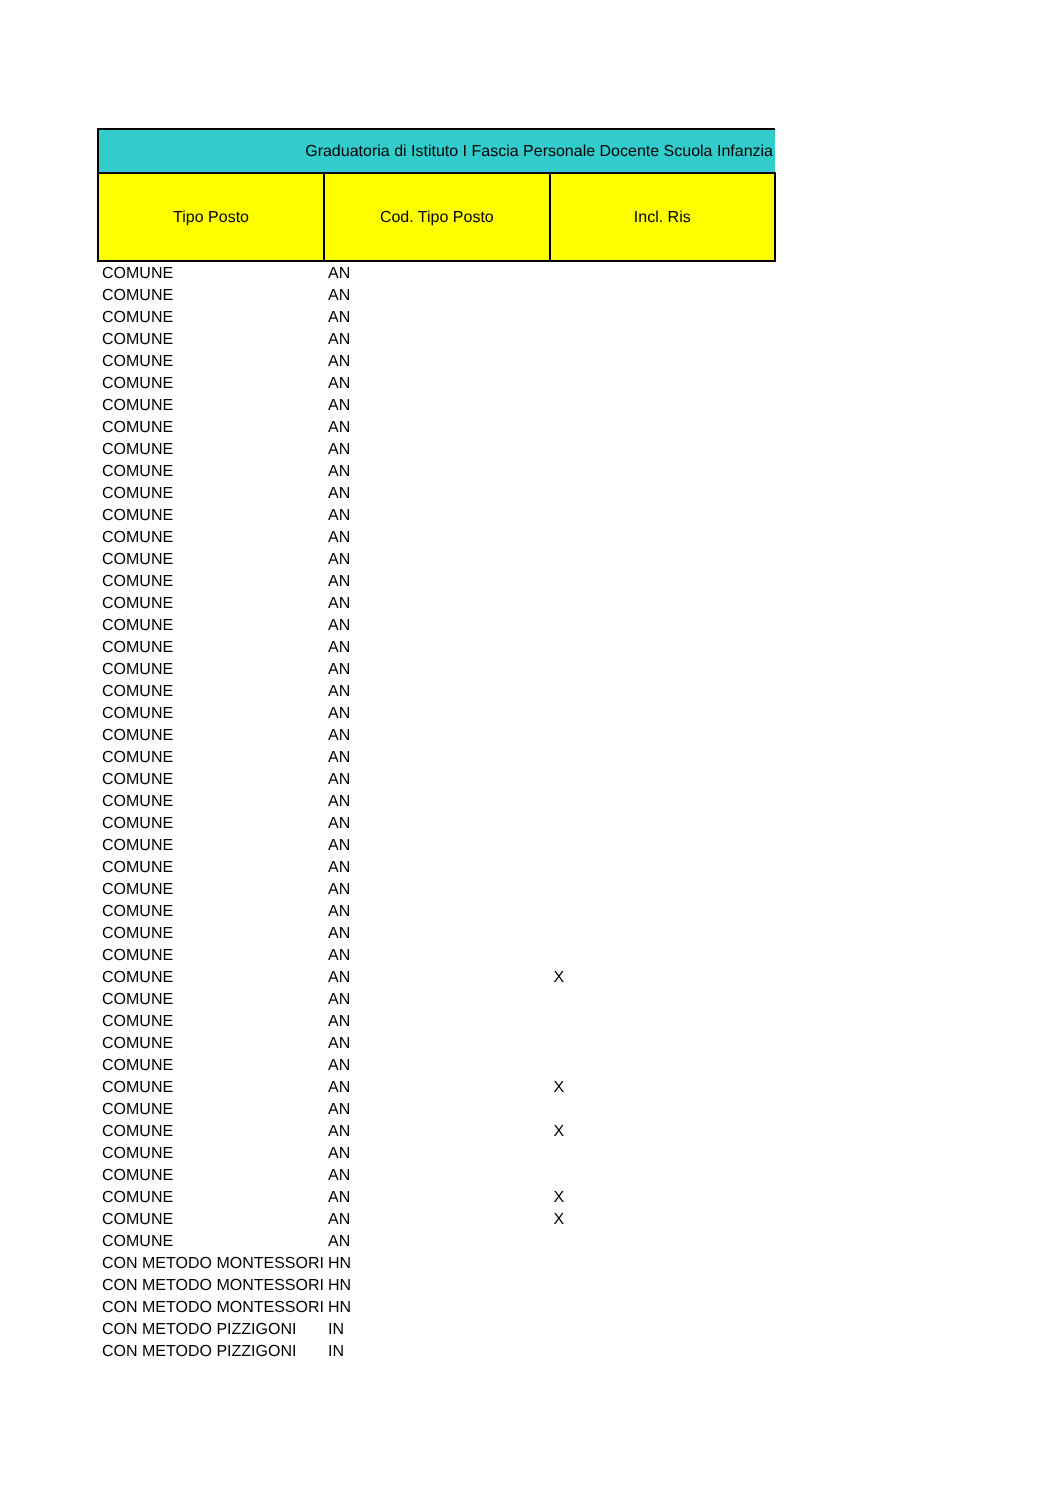| Graduatoria di Istituto I Fascia Personale Docente Scuola Infanzia | | |
| --- | --- | --- |
| Tipo Posto | Cod. Tipo Posto | Incl. Ris |
| COMUNE | AN | |
| COMUNE | AN | |
| COMUNE | AN | |
| COMUNE | AN | |
| COMUNE | AN | |
| COMUNE | AN | |
| COMUNE | AN | |
| COMUNE | AN | |
| COMUNE | AN | |
| COMUNE | AN | |
| COMUNE | AN | |
| COMUNE | AN | |
| COMUNE | AN | |
| COMUNE | AN | |
| COMUNE | AN | |
| COMUNE | AN | |
| COMUNE | AN | |
| COMUNE | AN | |
| COMUNE | AN | |
| COMUNE | AN | |
| COMUNE | AN | |
| COMUNE | AN | |
| COMUNE | AN | |
| COMUNE | AN | |
| COMUNE | AN | |
| COMUNE | AN | |
| COMUNE | AN | |
| COMUNE | AN | |
| COMUNE | AN | |
| COMUNE | AN | |
| COMUNE | AN | |
| COMUNE | AN | |
| COMUNE | AN | X |
| COMUNE | AN | |
| COMUNE | AN | |
| COMUNE | AN | |
| COMUNE | AN | |
| COMUNE | AN | X |
| COMUNE | AN | |
| COMUNE | AN | X |
| COMUNE | AN | |
| COMUNE | AN | |
| COMUNE | AN | X |
| COMUNE | AN | X |
| COMUNE | AN | |
| CON METODO MONTESSORI | HN | |
| CON METODO MONTESSORI | HN | |
| CON METODO MONTESSORI | HN | |
| CON METODO PIZZIGONI | IN | |
| CON METODO PIZZIGONI | IN | |